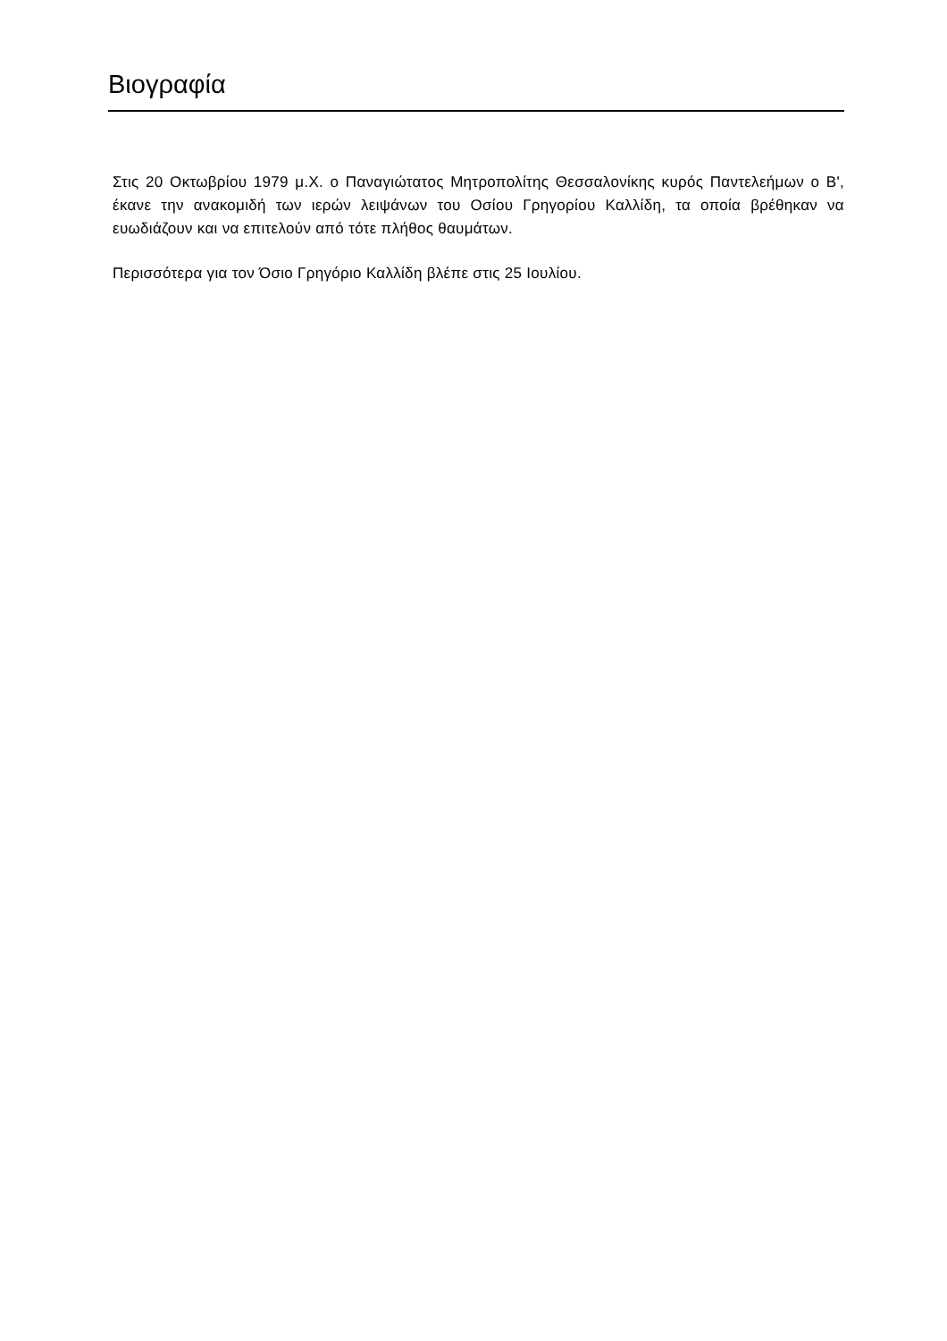Βιογραφία
Στις 20 Οκτωβρίου 1979 μ.Χ. ο Παναγιώτατος Μητροπολίτης Θεσσαλονίκης κυρός Παντελεήμων ο Β', έκανε την ανακομιδή των ιερών λειψάνων του Οσίου Γρηγορίου Καλλίδη, τα οποία βρέθηκαν να ευωδιάζουν και να επιτελούν από τότε πλήθος θαυμάτων.
Περισσότερα για τον Όσιο Γρηγόριο Καλλίδη βλέπε στις 25 Ιουλίου.